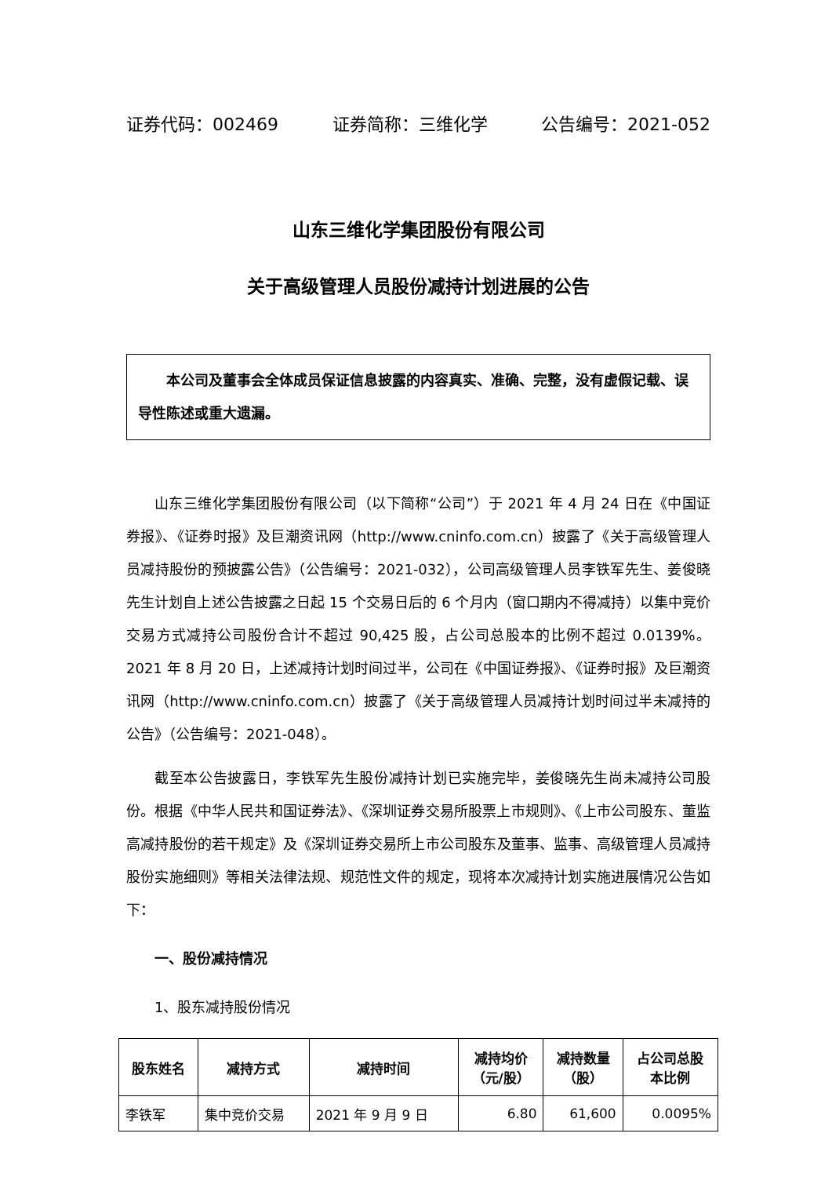证券代码：002469 证券简称：三维化学 公告编号：2021-052
山东三维化学集团股份有限公司
关于高级管理人员股份减持计划进展的公告
本公司及董事会全体成员保证信息披露的内容真实、准确、完整，没有虚假记载、误导性陈述或重大遗漏。
山东三维化学集团股份有限公司（以下简称“公司”）于 2021 年 4 月 24 日在《中国证券报》、《证券时报》及巨潮资讯网（http://www.cninfo.com.cn）披露了《关于高级管理人员减持股份的预披露公告》（公告编号：2021-032），公司高级管理人员李铁军先生、姜俊晓先生计划自上述公告披露之日起 15 个交易日后的 6 个月内（窗口期内不得减持）以集中竞价交易方式减持公司股份合计不超过 90,425 股，占公司总股本的比例不超过 0.0139%。2021 年 8 月 20 日，上述减持计划时间过半，公司在《中国证券报》、《证券时报》及巨潮资讯网（http://www.cninfo.com.cn）披露了《关于高级管理人员减持计划时间过半未减持的公告》（公告编号：2021-048）。
截至本公告披露日，李铁军先生股份减持计划已实施完毕，姜俊晓先生尚未减持公司股份。根据《中华人民共和国证券法》、《深圳证券交易所股票上市规则》、《上市公司股东、董监高减持股份的若干规定》及《深圳证券交易所上市公司股东及董事、监事、高级管理人员减持股份实施细则》等相关法律法规、规范性文件的规定，现将本次减持计划实施进展情况公告如下：
一、股份减持情况
1、股东减持股份情况
| 股东姓名 | 减持方式 | 减持时间 | 减持均价 （元/股） | 减持数量 （股） | 占公司总股 本比例 |
| --- | --- | --- | --- | --- | --- |
| 李铁军 | 集中竞价交易 | 2021 年 9 月 9 日 | 6.80 | 61,600 | 0.0095% |